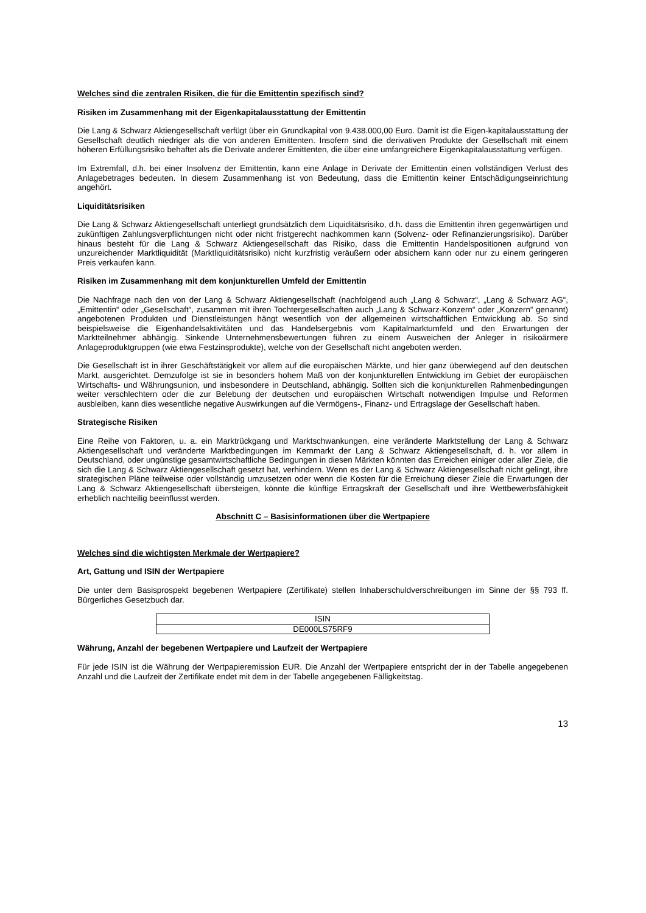Welches sind die zentralen Risiken, die für die Emittentin spezifisch sind?
Risiken im Zusammenhang mit der Eigenkapitalausstattung der Emittentin
Die Lang & Schwarz Aktiengesellschaft verfügt über ein Grundkapital von 9.438.000,00 Euro. Damit ist die Eigen-kapitalausstattung der Gesellschaft deutlich niedriger als die von anderen Emittenten. Insofern sind die derivativen Produkte der Gesellschaft mit einem höheren Erfüllungsrisiko behaftet als die Derivate anderer Emittenten, die über eine umfangreichere Eigenkapitalausstattung verfügen.
Im Extremfall, d.h. bei einer Insolvenz der Emittentin, kann eine Anlage in Derivate der Emittentin einen vollständigen Verlust des Anlagebetrages bedeuten. In diesem Zusammenhang ist von Bedeutung, dass die Emittentin keiner Entschädigungseinrichtung angehört.
Liquiditätsrisiken
Die Lang & Schwarz Aktiengesellschaft unterliegt grundsätzlich dem Liquiditätsrisiko, d.h. dass die Emittentin ihren gegenwärtigen und zukünftigen Zahlungsverpflichtungen nicht oder nicht fristgerecht nachkommen kann (Solvenz- oder Refinanzierungsrisiko). Darüber hinaus besteht für die Lang & Schwarz Aktiengesellschaft das Risiko, dass die Emittentin Handelspositionen aufgrund von unzureichender Marktliquidität (Marktliquiditätsrisiko) nicht kurzfristig veräußern oder absichern kann oder nur zu einem geringeren Preis verkaufen kann.
Risiken im Zusammenhang mit dem konjunkturellen Umfeld der Emittentin
Die Nachfrage nach den von der Lang & Schwarz Aktiengesellschaft (nachfolgend auch „Lang & Schwarz“, „Lang & Schwarz AG“, „Emittentin“ oder „Gesellschaft“, zusammen mit ihren Tochtergesellschaften auch „Lang & Schwarz-Konzern“ oder „Konzern“ genannt) angebotenen Produkten und Dienstleistungen hängt wesentlich von der allgemeinen wirtschaftlichen Entwicklung ab. So sind beispielsweise die Eigenhandelsaktivitäten und das Handelsergebnis vom Kapitalmarktumfeld und den Erwartungen der Marktteilnehmer abhängig. Sinkende Unternehmensbewertungen führen zu einem Ausweichen der Anleger in risikoärmere Anlageproduktgruppen (wie etwa Festzinsprodukte), welche von der Gesellschaft nicht angeboten werden.
Die Gesellschaft ist in ihrer Geschäftstätigkeit vor allem auf die europäischen Märkte, und hier ganz überwiegend auf den deutschen Markt, ausgerichtet. Demzufolge ist sie in besonders hohem Maß von der konjunkturellen Entwicklung im Gebiet der europäischen Wirtschafts- und Währungsunion, und insbesondere in Deutschland, abhängig. Sollten sich die konjunkturellen Rahmenbedingungen weiter verschlechtern oder die zur Belebung der deutschen und europäischen Wirtschaft notwendigen Impulse und Reformen ausbleiben, kann dies wesentliche negative Auswirkungen auf die Vermögens-, Finanz- und Ertragslage der Gesellschaft haben.
Strategische Risiken
Eine Reihe von Faktoren, u. a. ein Marktrückgang und Marktschwankungen, eine veränderte Marktstellung der Lang & Schwarz Aktiengesellschaft und veränderte Marktbedingungen im Kernmarkt der Lang & Schwarz Aktiengesellschaft, d. h. vor allem in Deutschland, oder ungünstige gesamtwirtschaftliche Bedingungen in diesen Märkten könnten das Erreichen einiger oder aller Ziele, die sich die Lang & Schwarz Aktiengesellschaft gesetzt hat, verhindern. Wenn es der Lang & Schwarz Aktiengesellschaft nicht gelingt, ihre strategischen Pläne teilweise oder vollständig umzusetzen oder wenn die Kosten für die Erreichung dieser Ziele die Erwartungen der Lang & Schwarz Aktiengesellschaft übersteigen, könnte die künftige Ertragskraft der Gesellschaft und ihre Wettbewerbsfähigkeit erheblich nachteilig beeinflusst werden.
Abschnitt C – Basisinformationen über die Wertpapiere
Welches sind die wichtigsten Merkmale der Wertpapiere?
Art, Gattung und ISIN der Wertpapiere
Die unter dem Basisprospekt begebenen Wertpapiere (Zertifikate) stellen Inhaberschuldverschreibungen im Sinne der §§ 793 ff. Bürgerliches Gesetzbuch dar.
| ISIN |
| --- |
| DE000LS75RF9 |
Währung, Anzahl der begebenen Wertpapiere und Laufzeit der Wertpapiere
Für jede ISIN ist die Währung der Wertpapieremission EUR. Die Anzahl der Wertpapiere entspricht der in der Tabelle angegebenen Anzahl und die Laufzeit der Zertifikate endet mit dem in der Tabelle angegebenen Fälligkeitstag.
13